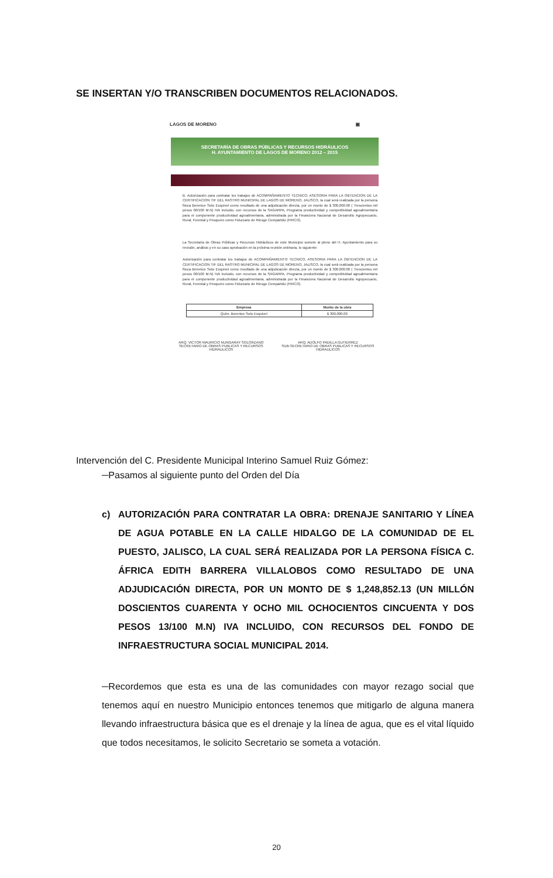SE INSERTAN Y/O TRANSCRIBEN DOCUMENTOS RELACIONADOS.
LAGOS DE MORENO ▣
SECRETARÍA DE OBRAS PÚBLICAS Y RECURSOS HIDRÁULICOS
H. AYUNTAMIENTO DE LAGOS DE MORENO 2012 – 2015
B. Autorización para contratar los trabajos de ACOMPAÑAMIENTO TECNICO, ASESORIA PARA LA OBTENCION DE LA CERTIFICACION TIF DEL RASTRO MUNICIPAL DE LAGOS DE MORENO, JALISCO, la cual será realizada por la persona física Berenice Soto Esquivel como resultado de una adjudicación directa, por un monto de $ 300,000.00 ( Trescientos mil pesos 00/100 M.N) IVA incluido, con recursos de la SAGARPA, Programa productividad y competitividad agroalimentaria para el componente productividad agroalimentaria, administrada por la Financiera Nacional de Desarrollo Agropecuario, Rural, Forestal y Pesquero como Fiduciario de Riesgo Compartido (FIRCO).
La Secretaría de Obras Públicas y Recursos Hidráulicos de este Municipio somete al pleno del H. Ayuntamiento para su revisión, análisis y en su caso aprobación en la próxima reunión ordinaria, lo siguiente:
Autorización para contratar los trabajos de ACOMPAÑAMIENTO TECNICO, ASESORIA PARA LA OBTENCION DE LA CERTIFICACION TIF DEL RASTRO MUNICIPAL DE LAGOS DE MORENO, JALISCO, la cual será realizada por la persona física Berenice Soto Esquivel como resultado de una adjudicación directa, por un monto de $ 300,000.00 ( Trescientos mil pesos 00/100 M.N) IVA incluido, con recursos de la SAGARPA, Programa productividad y competitividad agroalimentaria para el componente productividad agroalimentaria, administrada por la Financiera Nacional de Desarrollo Agropecuario, Rural, Forestal y Pesquero como Fiduciario de Riesgo Compartido (FIRCO).
| Empresa | Monto de la obra |
| --- | --- |
| Quím. Berenice Soto Esquivel | $ 300,000.00 |
ARQ. VICTOR MAURICIO NUNGARAY SOLORZANO
SECRETARIO DE OBRAS PUBLICAS Y RECURSOS HIDRAULICOS
ARQ. ADOLFO PADILLA GUTIERREZ
SUB-SECRETARIO DE OBRAS PUBLICAS Y RECURSOS HIDRAULICOS
Intervención del C. Presidente Municipal Interino Samuel Ruiz Gómez:
─Pasamos al siguiente punto del Orden del Día
c) AUTORIZACIÓN PARA CONTRATAR LA OBRA: DRENAJE SANITARIO Y LÍNEA DE AGUA POTABLE EN LA CALLE HIDALGO DE LA COMUNIDAD DE EL PUESTO, JALISCO, LA CUAL SERÁ REALIZADA POR LA PERSONA FÍSICA C. ÁFRICA EDITH BARRERA VILLALOBOS COMO RESULTADO DE UNA ADJUDICACIÓN DIRECTA, POR UN MONTO DE $ 1,248,852.13 (UN MILLÓN DOSCIENTOS CUARENTA Y OCHO MIL OCHOCIENTOS CINCUENTA Y DOS PESOS 13/100 M.N) IVA INCLUIDO, CON RECURSOS DEL FONDO DE INFRAESTRUCTURA SOCIAL MUNICIPAL 2014.
─Recordemos que esta es una de las comunidades con mayor rezago social que tenemos aquí en nuestro Municipio entonces tenemos que mitigarlo de alguna manera llevando infraestructura básica que es el drenaje y la línea de agua, que es el vital líquido que todos necesitamos, le solicito Secretario se someta a votación.
20